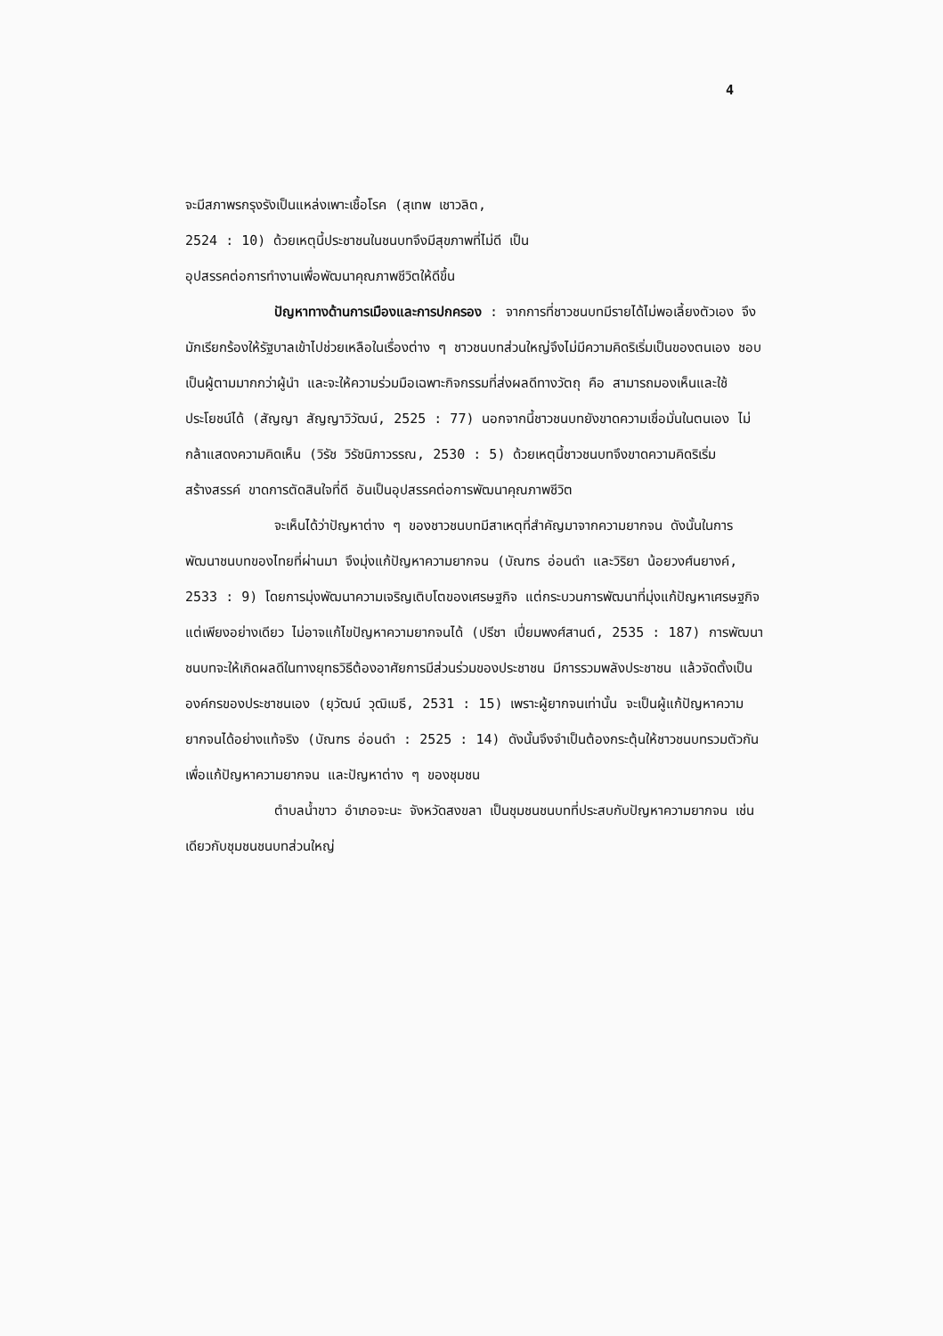4
จะมีสภาพรกรุงรังเป็นแหล่งเพาะเชื้อโรค (สุเทพ เชาวลิต,
2524 : 10) ด้วยเหตุนี้ประชาชนในชนบทจึงมีสุขภาพที่ไม่ดี เป็น
อุปสรรคต่อการทำงานเพื่อพัฒนาคุณภาพชีวิตให้ดีขึ้น
ปัญหาทางด้านการเมืองและการปกครอง : จากการที่ชาวชนบทมีรายได้ไม่พอเลี้ยงตัวเอง จึงมักเรียกร้องให้รัฐบาลเข้าไปช่วยเหลือในเรื่องต่าง ๆ ชาวชนบทส่วนใหญ่จึงไม่มีความคิดริเริ่มเป็นของตนเอง ชอบเป็นผู้ตามมากกว่าผู้นำ และจะให้ความร่วมมือเฉพาะกิจกรรมที่ส่งผลดีทางวัตถุ คือ สามารถมองเห็นและใช้ประโยชน์ได้ (สัญญา สัญญาวิวัฒน์, 2525 : 77) นอกจากนี้ชาวชนบทยังขาดความเชื่อมั่นในตนเอง ไม่กล้าแสดงความคิดเห็น (วิรัช วิรัชนิภาวรรณ, 2530 : 5) ด้วยเหตุนี้ชาวชนบทจึงขาดความคิดริเริ่มสร้างสรรค์ ขาดการตัดสินใจที่ดี อันเป็นอุปสรรคต่อการพัฒนาคุณภาพชีวิต
จะเห็นได้ว่าปัญหาต่าง ๆ ของชาวชนบทมีสาเหตุที่สำคัญมาจากความยากจน ดังนั้นในการพัฒนาชนบทของไทยที่ผ่านมา จึงมุ่งแก้ปัญหาความยากจน (บัณฑร อ่อนดำ และวิริยา น้อยวงศ์นยางค์, 2533 : 9) โดยการมุ่งพัฒนาความเจริญเติบโตของเศรษฐกิจ แต่กระบวนการพัฒนาที่มุ่งแก้ปัญหาเศรษฐกิจแต่เพียงอย่างเดียว ไม่อาจแก้ไขปัญหาความยากจนได้ (ปรีชา เปี่ยมพงศ์สานต์, 2535 : 187) การพัฒนาชนบทจะให้เกิดผลดีในทางยุทธวิธีต้องอาศัยการมีส่วนร่วมของประชาชน มีการรวมพลังประชาชน แล้วจัดตั้งเป็นองค์กรของประชาชนเอง (ยุวัฒน์ วุฒิเมธี, 2531 : 15) เพราะผู้ยากจนเท่านั้น จะเป็นผู้แก้ปัญหาความยากจนได้อย่างแท้จริง (บัณฑร อ่อนดำ : 2525 : 14) ดังนั้นจึงจำเป็นต้องกระตุ้นให้ชาวชนบทรวมตัวกันเพื่อแก้ปัญหาความยากจน และปัญหาต่าง ๆ ของชุมชน
ตำบลน้ำขาว อำเภอจะนะ จังหวัดสงขลา เป็นชุมชนชนบทที่ประสบกับปัญหาความยากจน เช่นเดียวกับชุมชนชนบทส่วนใหญ่